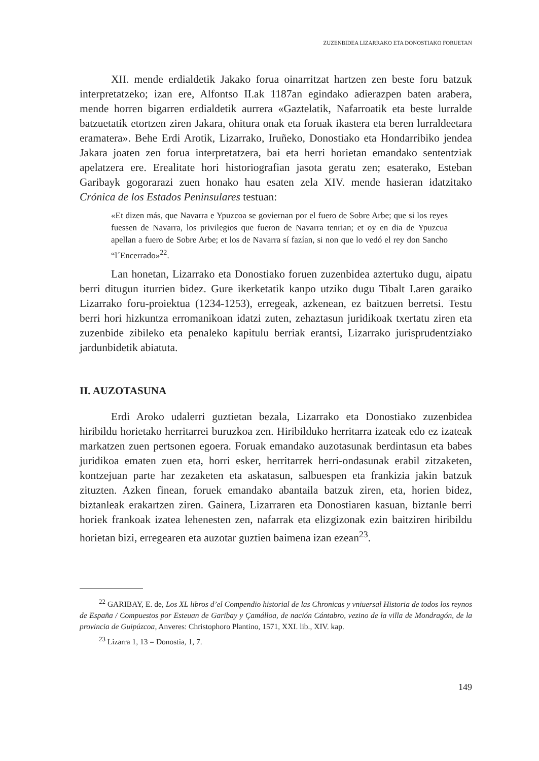ZUZENBIDEA LIZARRAKO ETA DONOSTIAKO FORUETAN
XII. mende erdialdetik Jakako forua oinarritzat hartzen zen beste foru batzuk interpretatzeko; izan ere, Alfontso II.ak 1187an egindako adierazpen baten arabera, mende horren bigarren erdialdetik aurrera «Gaztelatik, Nafarroatik eta beste lurralde batzuetatik etortzen ziren Jakara, ohitura onak eta foruak ikastera eta beren lurraldeetara eramatera». Behe Erdi Arotik, Lizarrako, Iruñeko, Donostiako eta Hondarribiko jendea Jakara joaten zen forua interpretatzera, bai eta herri horietan emandako sententziak apelatzera ere. Erealitate hori historiografian jasota geratu zen; esaterako, Esteban Garibayk gogorarazi zuen honako hau esaten zela XIV. mende hasieran idatzitako Crónica de los Estados Peninsulares testuan:
«Et dizen más, que Navarra e Ypuzcoa se goviernan por el fuero de Sobre Arbe; que si los reyes fuessen de Navarra, los privilegios que fueron de Navarra tenrian; et oy en dia de Ypuzcua apellan a fuero de Sobre Arbe; et los de Navarra sí fazían, si non que lo vedó el rey don Sancho “l´Encerrado»<sup>22</sup>.
Lan honetan, Lizarrako eta Donostiako foruen zuzenbidea aztertuko dugu, aipatu berri ditugun iturrien bidez. Gure ikerketatik kanpo utziko dugu Tibalt I.aren garaiko Lizarrako foru-proiektua (1234-1253), erregeak, azkenean, ez baitzuen berretsi. Testu berri hori hizkuntza erromanikoan idatzi zuten, zehaztasun juridikoak txertatu ziren eta zuzenbide zibileko eta penaleko kapitulu berriak erantsi, Lizarrako jurisprudentziako jardunbidetik abiatuta.
II. AUZOTASUNA
Erdi Aroko udalerri guztietan bezala, Lizarrako eta Donostiako zuzenbidea hiribildu horietako herritarrei buruzkoa zen. Hiribilduko herritarra izateak edo ez izateak markatzen zuen pertsonen egoera. Foruak emandako auzotasunak berdintasun eta babes juridikoa ematen zuen eta, horri esker, herritarrek herri-ondasunak erabil zitzaketen, kontzejuan parte har zezaketen eta askatasun, salbuespen eta frankizia jakin batzuk zituzten. Azken finean, foruek emandako abantaila batzuk ziren, eta, horien bidez, biztanleak erakartzen ziren. Gainera, Lizarraren eta Donostiaren kasuan, biztanle berri horiek frankoak izatea lehenesten zen, nafarrak eta elizgizonak ezin baitziren hiribildu horietan bizi, erregearen eta auzotar guztien baimena izan ezean<sup>23</sup>.
<sup>22</sup> GARIBAY, E. de, Los XL libros d’el Compendio historial de las Chronicas y vniuersal Historia de todos los reynos de España / Compuestos por Esteuan de Garibay y Çamálloa, de nación Cántabro, vezino de la villa de Mondragón, de la provincia de Guipúzcoa, Anveres: Christophoro Plantino, 1571, XXI. lib., XIV. kap.
<sup>23</sup> Lizarra 1, 13 = Donostia, 1, 7.
149